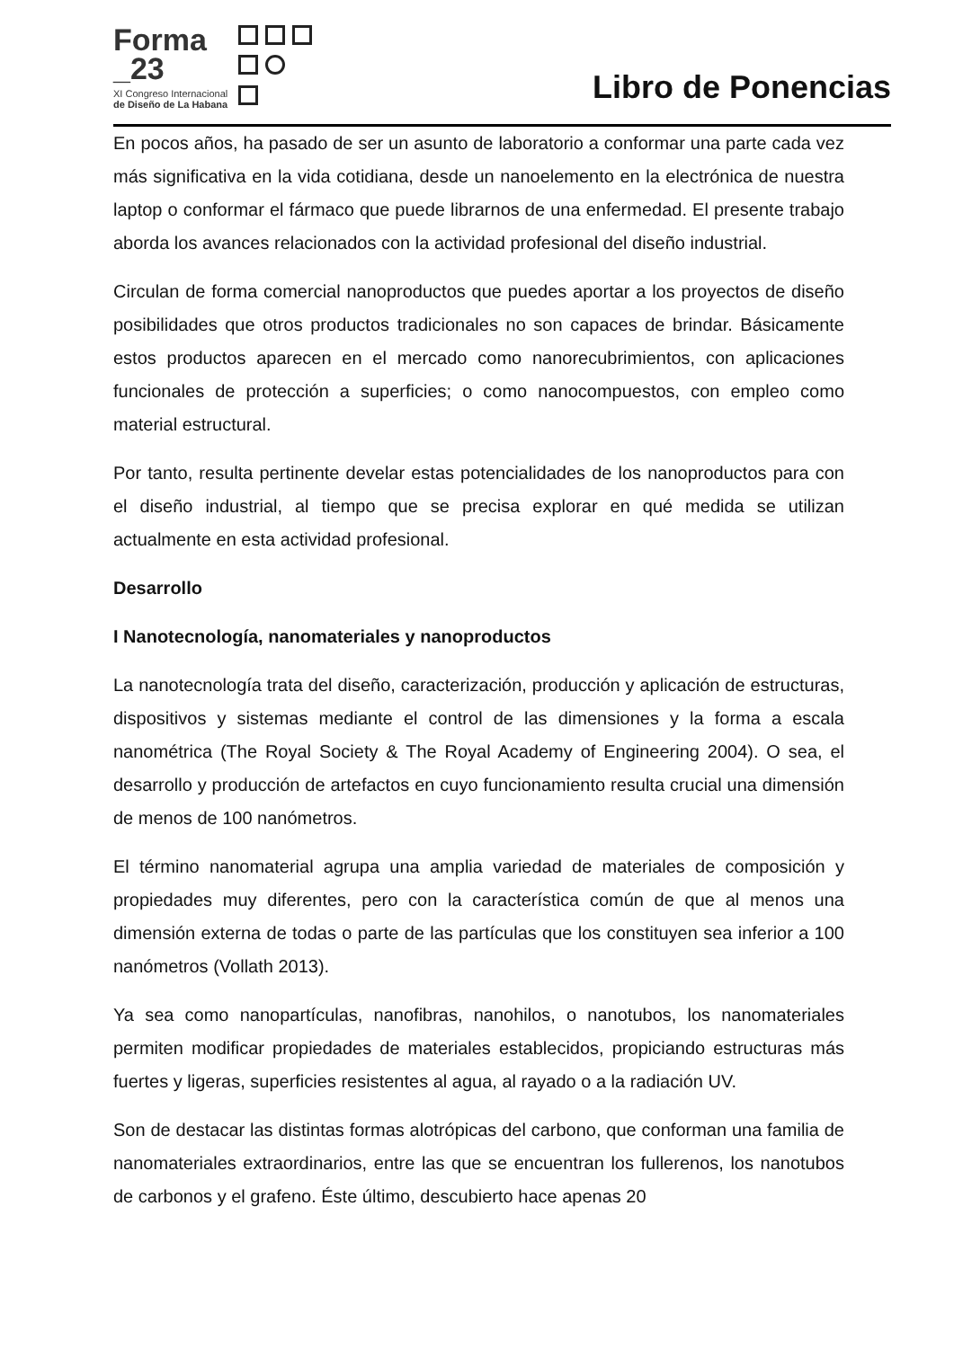Forma
_23
XI Congreso Internacional
de Diseño de La Habana
Libro de Ponencias
En pocos años, ha pasado de ser un asunto de laboratorio a conformar una parte cada vez más significativa en la vida cotidiana, desde un nanoelemento en la electrónica de nuestra laptop o conformar el fármaco que puede librarnos de una enfermedad. El presente trabajo aborda los avances relacionados con la actividad profesional del diseño industrial.
Circulan de forma comercial nanoproductos que puedes aportar a los proyectos de diseño posibilidades que otros productos tradicionales no son capaces de brindar. Básicamente estos productos aparecen en el mercado como nanorecubrimientos, con aplicaciones funcionales de protección a superficies; o como nanocompuestos, con empleo como material estructural.
Por tanto, resulta pertinente develar estas potencialidades de los nanoproductos para con el diseño industrial, al tiempo que se precisa explorar en qué medida se utilizan actualmente en esta actividad profesional.
Desarrollo
I Nanotecnología, nanomateriales y nanoproductos
La nanotecnología trata del diseño, caracterización, producción y aplicación de estructuras, dispositivos y sistemas mediante el control de las dimensiones y la forma a escala nanométrica (The Royal Society & The Royal Academy of Engineering 2004). O sea, el desarrollo y producción de artefactos en cuyo funcionamiento resulta crucial una dimensión de menos de 100 nanómetros.
El término nanomaterial agrupa una amplia variedad de materiales de composición y propiedades muy diferentes, pero con la característica común de que al menos una dimensión externa de todas o parte de las partículas que los constituyen sea inferior a 100 nanómetros (Vollath 2013).
Ya sea como nanopartículas, nanofibras, nanohilos, o nanotubos, los nanomateriales permiten modificar propiedades de materiales establecidos, propiciando estructuras más fuertes y ligeras, superficies resistentes al agua, al rayado o a la radiación UV.
Son de destacar las distintas formas alotrópicas del carbono, que conforman una familia de nanomateriales extraordinarios, entre las que se encuentran los fullerenos, los nanotubos de carbonos y el grafeno. Éste último, descubierto hace apenas 20